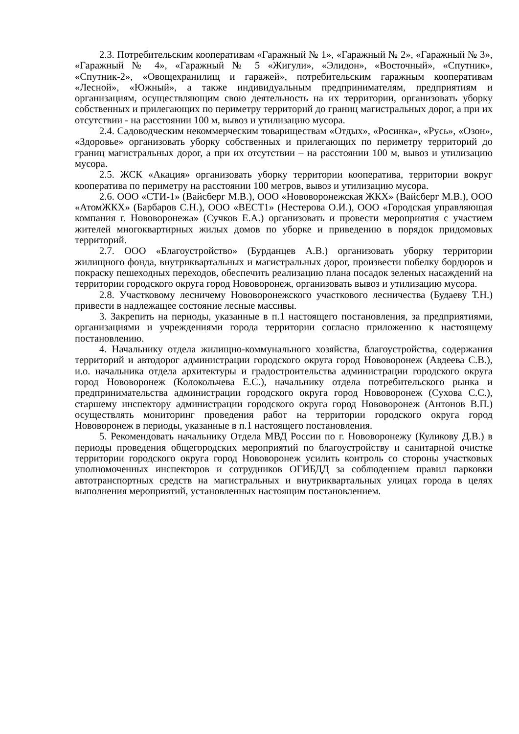2.3. Потребительским кооперативам «Гаражный № 1», «Гаражный № 2», «Гаражный № 3», «Гаражный № 4», «Гаражный № 5 «Жигули», «Элидон», «Восточный», «Спутник», «Спутник-2», «Овощехранилищ и гаражей», потребительским гаражным кооперативам «Лесной», «Южный», а также индивидуальным предпринимателям, предприятиям и организациям, осуществляющим свою деятельность на их территории, организовать уборку собственных и прилегающих по периметру территорий до границ магистральных дорог, а при их отсутствии - на расстоянии 100 м, вывоз и утилизацию мусора.
2.4. Садоводческим некоммерческим товариществам «Отдых», «Росинка», «Русь», «Озон», «Здоровье» организовать уборку собственных и прилегающих по периметру территорий до границ магистральных дорог, а при их отсутствии – на расстоянии 100 м, вывоз и утилизацию мусора.
2.5. ЖСК «Акация» организовать уборку территории кооператива, территории вокруг кооператива по периметру на расстоянии 100 метров, вывоз и утилизацию мусора.
2.6. ООО «СТИ-1» (Вайсберг М.В.), ООО «Нововоронежская ЖКХ» (Вайсберг М.В.), ООО «АтомЖКХ» (Барбаров С.Н.), ООО «ВЕСТ1» (Нестерова О.И.), ООО «Городская управляющая компания г. Нововоронежа» (Сучков Е.А.) организовать и провести мероприятия с участием жителей многоквартирных жилых домов по уборке и приведению в порядок придомовых территорий.
2.7. ООО «Благоустройство» (Бурданцев А.В.) организовать уборку территории жилищного фонда, внутриквартальных и магистральных дорог, произвести побелку бордюров и покраску пешеходных переходов, обеспечить реализацию плана посадок зеленых насаждений на территории городского округа город Нововоронеж, организовать вывоз и утилизацию мусора.
2.8. Участковому лесничему Нововоронежского участкового лесничества (Будаеву Т.Н.) привести в надлежащее состояние лесные массивы.
3. Закрепить на периоды, указанные в п.1 настоящего постановления, за предприятиями, организациями и учреждениями города территории согласно приложению к настоящему постановлению.
4. Начальнику отдела жилищно-коммунального хозяйства, благоустройства, содержания территорий и автодорог администрации городского округа город Нововоронеж (Авдеева С.В.), и.о. начальника отдела архитектуры и градостроительства администрации городского округа город Нововоронеж (Колокольчева Е.С.), начальнику отдела потребительского рынка и предпринимательства администрации городского округа город Нововоронеж (Сухова С.С.), старшему инспектору администрации городского округа город Нововоронеж (Антонов В.П.) осуществлять мониторинг проведения работ на территории городского округа город Нововоронеж в периоды, указанные в п.1 настоящего постановления.
5. Рекомендовать начальнику Отдела МВД России по г. Нововоронежу (Куликову Д.В.) в периоды проведения общегородских мероприятий по благоустройству и санитарной очистке территории городского округа город Нововоронеж усилить контроль со стороны участковых уполномоченных инспекторов и сотрудников ОГИБДД за соблюдением правил парковки автотранспортных средств на магистральных и внутриквартальных улицах города в целях выполнения мероприятий, установленных настоящим постановлением.